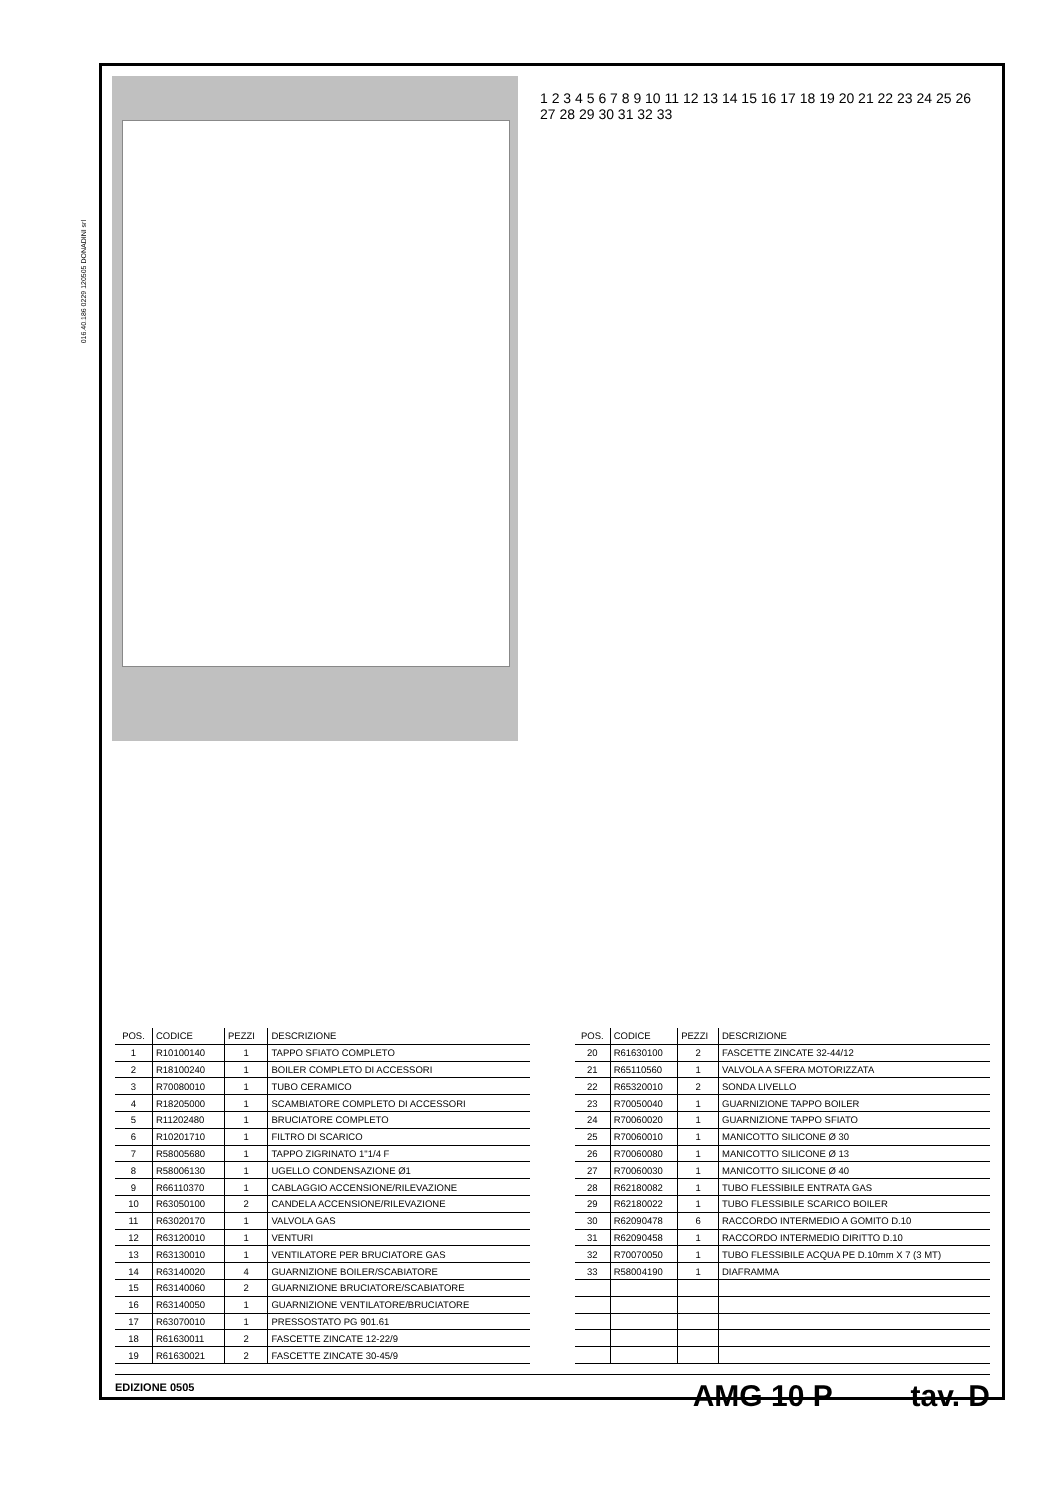016.40.186 0229 120505 DONADINI srl
1 2 3 4 5 6 7 8 9 10 11 12 13 14 15 16 17 18 19 20 21 22 23 24 25 26 27 28 29 30 31 32 33
| POS. | CODICE | PEZZI | DESCRIZIONE |
| --- | --- | --- | --- |
| 1 | R10100140 | 1 | TAPPO SFIATO COMPLETO |
| 2 | R18100240 | 1 | BOILER COMPLETO DI ACCESSORI |
| 3 | R70080010 | 1 | TUBO CERAMICO |
| 4 | R18205000 | 1 | SCAMBIATORE COMPLETO DI ACCESSORI |
| 5 | R11202480 | 1 | BRUCIATORE COMPLETO |
| 6 | R10201710 | 1 | FILTRO DI SCARICO |
| 7 | R58005680 | 1 | TAPPO ZIGRINATO 1"1/4 F |
| 8 | R58006130 | 1 | UGELLO CONDENSAZIONE Ø1 |
| 9 | R66110370 | 1 | CABLAGGIO ACCENSIONE/RILEVAZIONE |
| 10 | R63050100 | 2 | CANDELA ACCENSIONE/RILEVAZIONE |
| 11 | R63020170 | 1 | VALVOLA GAS |
| 12 | R63120010 | 1 | VENTURI |
| 13 | R63130010 | 1 | VENTILATORE PER BRUCIATORE GAS |
| 14 | R63140020 | 4 | GUARNIZIONE BOILER/SCABIATORE |
| 15 | R63140060 | 2 | GUARNIZIONE BRUCIATORE/SCABIATORE |
| 16 | R63140050 | 1 | GUARNIZIONE VENTILATORE/BRUCIATORE |
| 17 | R63070010 | 1 | PRESSOSTATO PG 901.61 |
| 18 | R61630011 | 2 | FASCETTE ZINCATE 12-22/9 |
| 19 | R61630021 | 2 | FASCETTE ZINCATE 30-45/9 |
| POS. | CODICE | PEZZI | DESCRIZIONE |
| --- | --- | --- | --- |
| 20 | R61630100 | 2 | FASCETTE ZINCATE 32-44/12 |
| 21 | R65110560 | 1 | VALVOLA A SFERA MOTORIZZATA |
| 22 | R65320010 | 2 | SONDA LIVELLO |
| 23 | R70050040 | 1 | GUARNIZIONE TAPPO BOILER |
| 24 | R70060020 | 1 | GUARNIZIONE TAPPO SFIATO |
| 25 | R70060010 | 1 | MANICOTTO SILICONE Ø 30 |
| 26 | R70060080 | 1 | MANICOTTO SILICONE Ø 13 |
| 27 | R70060030 | 1 | MANICOTTO SILICONE Ø 40 |
| 28 | R62180082 | 1 | TUBO FLESSIBILE ENTRATA GAS |
| 29 | R62180022 | 1 | TUBO FLESSIBILE SCARICO BOILER |
| 30 | R62090478 | 6 | RACCORDO INTERMEDIO A GOMITO D.10 |
| 31 | R62090458 | 1 | RACCORDO INTERMEDIO DIRITTO D.10 |
| 32 | R70070050 | 1 | TUBO FLESSIBILE ACQUA PE D.10mm X 7 (3 MT) |
| 33 | R58004190 | 1 | DIAFRAMMA |
EDIZIONE 0505
AMG 10 P tav. D